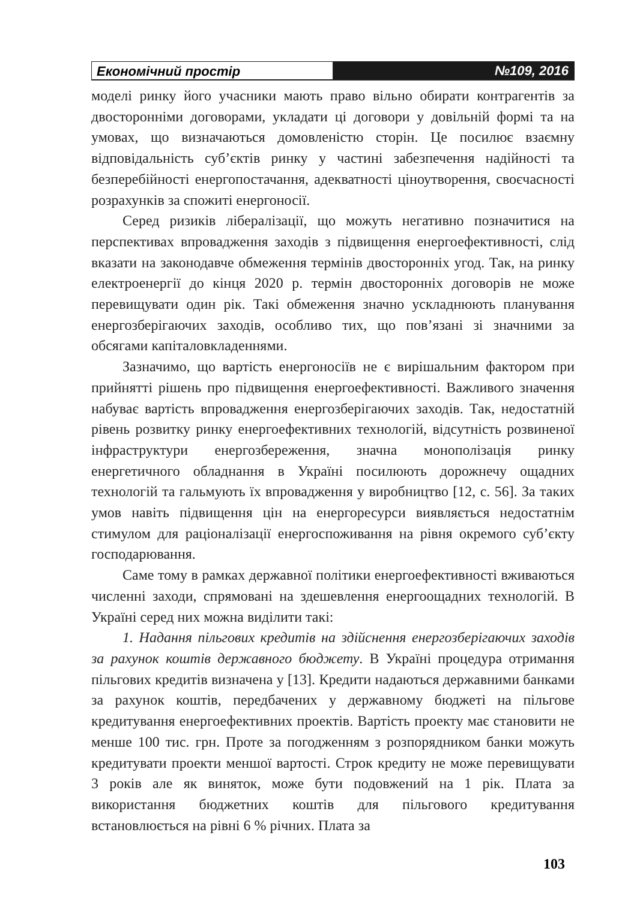Економічний простір №109, 2016
моделі ринку його учасники мають право вільно обирати контрагентів за двосторонніми договорами, укладати ці договори у довільній формі та на умовах, що визначаються домовленістю сторін. Це посилює взаємну відповідальність суб’єктів ринку у частині забезпечення надійності та безперебійності енергопостачання, адекватності ціноутворення, своєчасності розрахунків за спожиті енергоносії.
Серед ризиків лібералізації, що можуть негативно позначитися на перспективах впровадження заходів з підвищення енергоефективності, слід вказати на законодавче обмеження термінів двосторонніх угод. Так, на ринку електроенергії до кінця 2020 р. термін двосторонніх договорів не може перевищувати один рік. Такі обмеження значно ускладнюють планування енергозберігаючих заходів, особливо тих, що пов’язані зі значними за обсягами капіталовкладеннями.
Зазначимо, що вартість енергоносіїв не є вирішальним фактором при прийнятті рішень про підвищення енергоефективності. Важливого значення набуває вартість впровадження енергозберігаючих заходів. Так, недостатній рівень розвитку ринку енергоефективних технологій, відсутність розвиненої інфраструктури енергозбереження, значна монополізація ринку енергетичного обладнання в Україні посилюють дорожнечу ощадних технологій та гальмують їх впровадження у виробництво [12, с. 56]. За таких умов навіть підвищення цін на енергоресурси виявляється недостатнім стимулом для раціоналізації енергоспоживання на рівня окремого суб’єкту господарювання.
Саме тому в рамках державної політики енергоефективності вживаються численні заходи, спрямовані на здешевлення енергоощадних технологій. В Україні серед них можна виділити такі:
1. Надання пільгових кредитів на здійснення енергозберігаючих заходів за рахунок коштів державного бюджету. В Україні процедура отримання пільгових кредитів визначена у [13]. Кредити надаються державними банками за рахунок коштів, передбачених у державному бюджеті на пільгове кредитування енергоефективних проектів. Вартість проекту має становити не менше 100 тис. грн. Проте за погодженням з розпорядником банки можуть кредитувати проекти меншої вартості. Строк кредиту не може перевищувати 3 років але як виняток, може бути подовжений на 1 рік. Плата за використання бюджетних коштів для пільгового кредитування встановлюється на рівні 6 % річних. Плата за
103